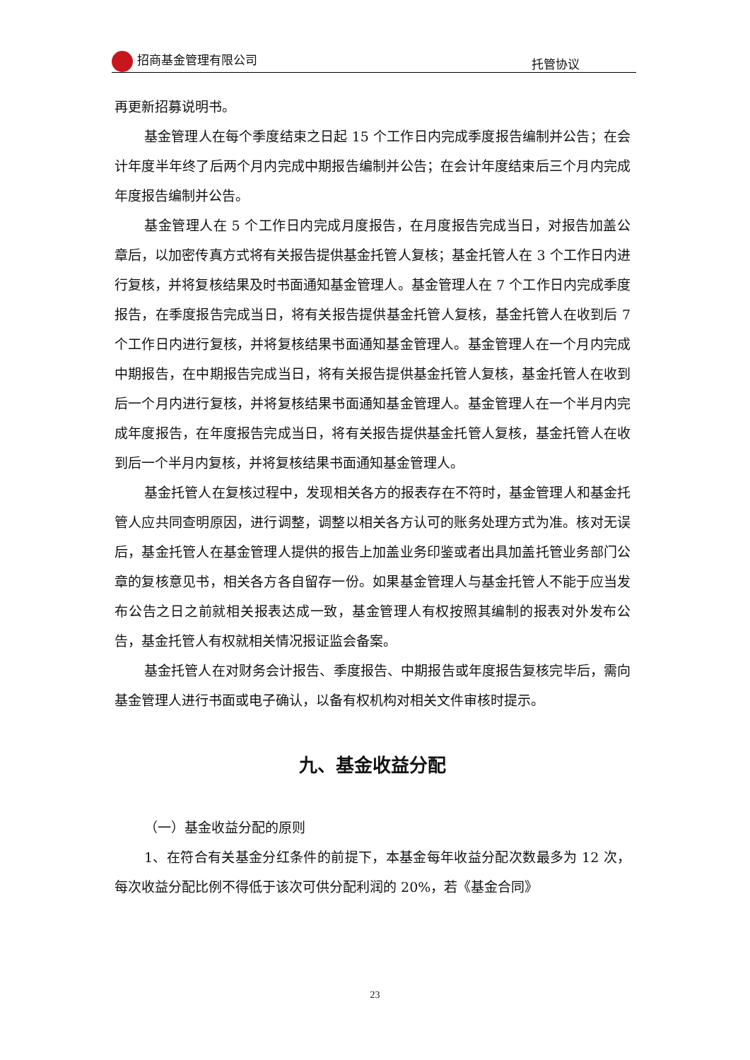招商基金管理有限公司
托管协议
再更新招募说明书。
基金管理人在每个季度结束之日起 15 个工作日内完成季度报告编制并公告；在会计年度半年终了后两个月内完成中期报告编制并公告；在会计年度结束后三个月内完成年度报告编制并公告。
基金管理人在 5 个工作日内完成月度报告，在月度报告完成当日，对报告加盖公章后，以加密传真方式将有关报告提供基金托管人复核；基金托管人在 3 个工作日内进行复核，并将复核结果及时书面通知基金管理人。基金管理人在 7 个工作日内完成季度报告，在季度报告完成当日，将有关报告提供基金托管人复核，基金托管人在收到后 7 个工作日内进行复核，并将复核结果书面通知基金管理人。基金管理人在一个月内完成中期报告，在中期报告完成当日，将有关报告提供基金托管人复核，基金托管人在收到后一个月内进行复核，并将复核结果书面通知基金管理人。基金管理人在一个半月内完成年度报告，在年度报告完成当日，将有关报告提供基金托管人复核，基金托管人在收到后一个半月内复核，并将复核结果书面通知基金管理人。
基金托管人在复核过程中，发现相关各方的报表存在不符时，基金管理人和基金托管人应共同查明原因，进行调整，调整以相关各方认可的账务处理方式为准。核对无误后，基金托管人在基金管理人提供的报告上加盖业务印鉴或者出具加盖托管业务部门公章的复核意见书，相关各方各自留存一份。如果基金管理人与基金托管人不能于应当发布公告之日之前就相关报表达成一致，基金管理人有权按照其编制的报表对外发布公告，基金托管人有权就相关情况报证监会备案。
基金托管人在对财务会计报告、季度报告、中期报告或年度报告复核完毕后，需向基金管理人进行书面或电子确认，以备有权机构对相关文件审核时提示。
九、基金收益分配
（一）基金收益分配的原则
1、在符合有关基金分红条件的前提下，本基金每年收益分配次数最多为 12 次，每次收益分配比例不得低于该次可供分配利润的 20%，若《基金合同》
23